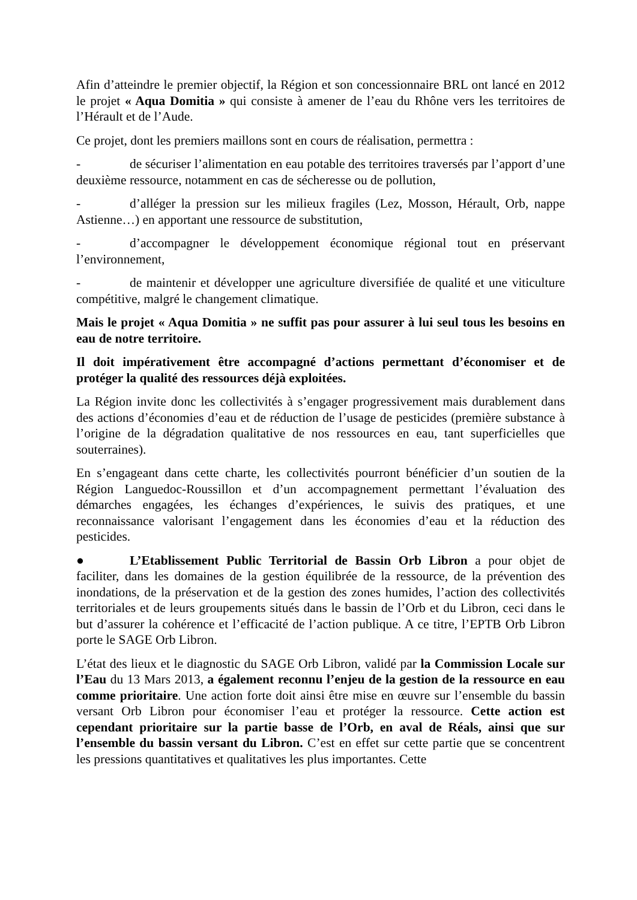Afin d’atteindre le premier objectif, la Région et son concessionnaire BRL ont lancé en 2012 le projet « Aqua Domitia » qui consiste à amener de l’eau du Rhône vers les territoires de l’Hérault et de l’Aude.
Ce projet, dont les premiers maillons sont en cours de réalisation, permettra :
- de sécuriser l’alimentation en eau potable des territoires traversés par l’apport d’une deuxième ressource, notamment en cas de sécheresse ou de pollution,
- d’alléger la pression sur les milieux fragiles (Lez, Mosson, Hérault, Orb, nappe Astienne…) en apportant une ressource de substitution,
- d’accompagner le développement économique régional tout en préservant l’environnement,
- de maintenir et développer une agriculture diversifiée de qualité et une viticulture compétitive, malgré le changement climatique.
Mais le projet « Aqua Domitia » ne suffit pas pour assurer à lui seul tous les besoins en eau de notre territoire.
Il doit impérativement être accompagné d’actions permettant d’économiser et de protéger la qualité des ressources déjà exploitées.
La Région invite donc les collectivités à s’engager progressivement mais durablement dans des actions d’économies d’eau et de réduction de l’usage de pesticides (première substance à l’origine de la dégradation qualitative de nos ressources en eau, tant superficielles que souterraines).
En s’engageant dans cette charte, les collectivités pourront bénéficier d’un soutien de la Région Languedoc-Roussillon et d’un accompagnement permettant l’évaluation des démarches engagées, les échanges d’expériences, le suivis des pratiques, et une reconnaissance valorisant l’engagement dans les économies d’eau et la réduction des pesticides.
● L’Etablissement Public Territorial de Bassin Orb Libron a pour objet de faciliter, dans les domaines de la gestion équilibrée de la ressource, de la prévention des inondations, de la préservation et de la gestion des zones humides, l’action des collectivités territoriales et de leurs groupements situés dans le bassin de l’Orb et du Libron, ceci dans le but d’assurer la cohérence et l’efficacité de l’action publique. A ce titre, l’EPTB Orb Libron porte le SAGE Orb Libron.
L’état des lieux et le diagnostic du SAGE Orb Libron, validé par la Commission Locale sur l’Eau du 13 Mars 2013, a également reconnu l’enjeu de la gestion de la ressource en eau comme prioritaire. Une action forte doit ainsi être mise en œuvre sur l’ensemble du bassin versant Orb Libron pour économiser l’eau et protéger la ressource. Cette action est cependant prioritaire sur la partie basse de l’Orb, en aval de Réals, ainsi que sur l’ensemble du bassin versant du Libron. C’est en effet sur cette partie que se concentrent les pressions quantitatives et qualitatives les plus importantes. Cette